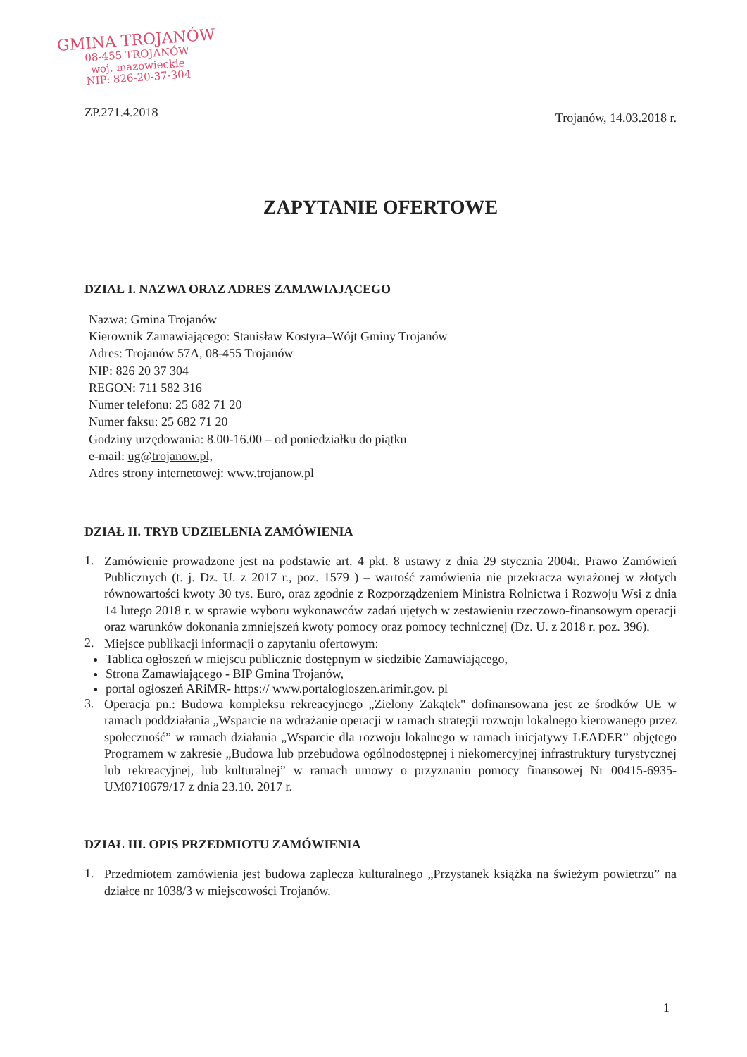GMINA TROJANÓW
08-455 TROJANÓW
woj. mazowieckie
NIP: 826-20-37-304
ZP.271.4.2018 Trojanów, 14.03.2018 r.
ZAPYTANIE OFERTOWE
DZIAŁ I. NAZWA ORAZ ADRES ZAMAWIAJĄCEGO
Nazwa: Gmina Trojanów
Kierownik Zamawiającego: Stanisław Kostyra–Wójt Gminy Trojanów
Adres: Trojanów 57A, 08-455 Trojanów
NIP: 826 20 37 304
REGON: 711 582 316
Numer telefonu: 25 682 71 20
Numer faksu: 25 682 71 20
Godziny urzędowania: 8.00-16.00 – od poniedziałku do piątku
e-mail: ug@trojanow.pl,
Adres strony internetowej: www.trojanow.pl
DZIAŁ II. TRYB UDZIELENIA ZAMÓWIENIA
1.
Zamówienie prowadzone jest na podstawie art. 4 pkt. 8 ustawy z dnia 29 stycznia 2004r. Prawo Zamówień Publicznych (t. j. Dz. U. z 2017 r., poz. 1579 ) – wartość zamówienia nie przekracza wyrażonej w złotych równowartości kwoty 30 tys. Euro, oraz zgodnie z Rozporządzeniem Ministra Rolnictwa i Rozwoju Wsi z dnia 14 lutego 2018 r. w sprawie wyboru wykonawców zadań ujętych w zestawieniu rzeczowo-finansowym operacji oraz warunków dokonania zmniejszeń kwoty pomocy oraz pomocy technicznej (Dz. U. z 2018 r. poz. 396).
2.
Miejsce publikacji informacji o zapytaniu ofertowym:
Tablica ogłoszeń w miejscu publicznie dostępnym w siedzibie Zamawiającego,
Strona Zamawiającego - BIP Gmina Trojanów,
portal ogłoszeń ARiMR- https:// www.portalogloszen.arimir.gov. pl
3.
Operacja pn.: Budowa kompleksu rekreacyjnego „Zielony Zakątek" dofinansowana jest ze środków UE w ramach poddziałania „Wsparcie na wdrażanie operacji w ramach strategii rozwoju lokalnego kierowanego przez społeczność” w ramach działania „Wsparcie dla rozwoju lokalnego w ramach inicjatywy LEADER” objętego Programem w zakresie „Budowa lub przebudowa ogólnodostępnej i niekomercyjnej infrastruktury turystycznej lub rekreacyjnej, lub kulturalnej” w ramach umowy o przyznaniu pomocy finansowej Nr 00415-6935-UM0710679/17 z dnia 23.10. 2017 r.
DZIAŁ III. OPIS PRZEDMIOTU ZAMÓWIENIA
1.
Przedmiotem zamówienia jest budowa zaplecza kulturalnego „Przystanek książka na świeżym powietrzu” na działce nr 1038/3 w miejscowości Trojanów.
1